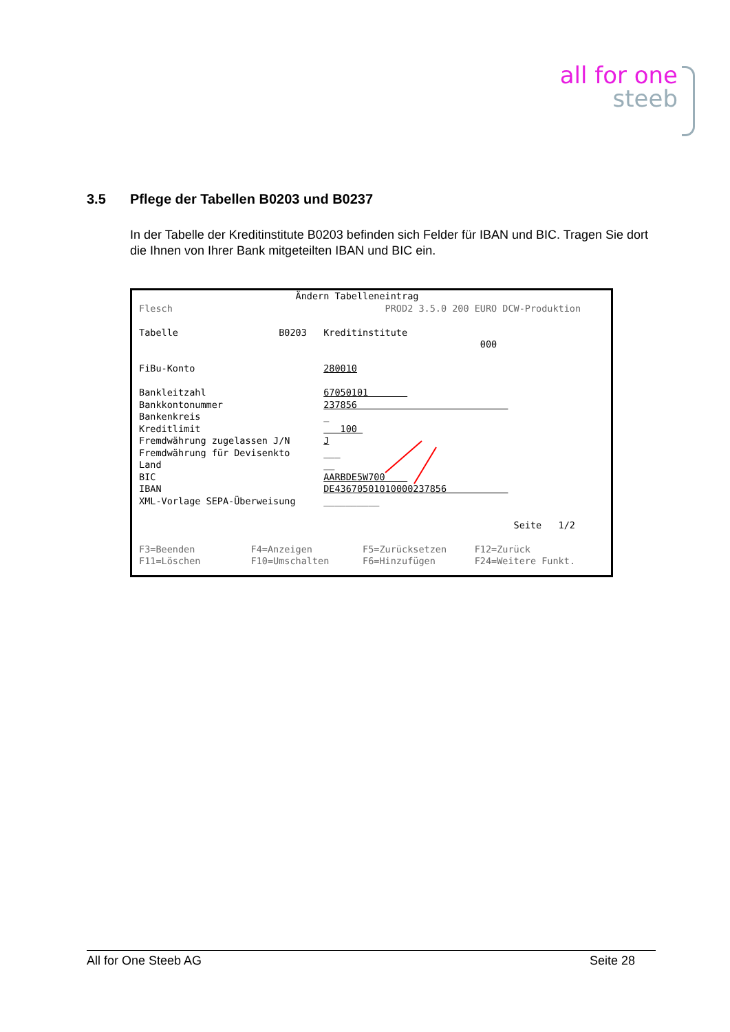all for one
steeb
3.5 Pflege der Tabellen B0203 und B0237
In der Tabelle der Kreditinstitute B0203 befinden sich Felder für IBAN und BIC. Tragen Sie dort die Ihnen von Ihrer Bank mitgeteilten IBAN und BIC ein.
Ändern Tabelleneintrag Flesch PROD2 3.5.0 200 EURO DCW-Produktion Tabelle B0203 Kreditinstitute 000 FiBu-Konto 280010 Bankleitzahl 67050101 Bankkontonummer 237856 Bankenkreis _ Kreditlimit 100 Fremdwährung zugelassen J/N J Fremdwährung für Devisenkto ___ Land __ BIC AARBDE5W700 IBAN DE43670501010000237856 XML-Vorlage SEPA-Überweisung __________ Seite 1/2 F3=Beenden F4=Anzeigen F5=Zurücksetzen F12=Zurück F11=Löschen F10=Umschalten F6=Hinzufügen F24=Weitere Funkt.
All for One Steeb AG Seite 28